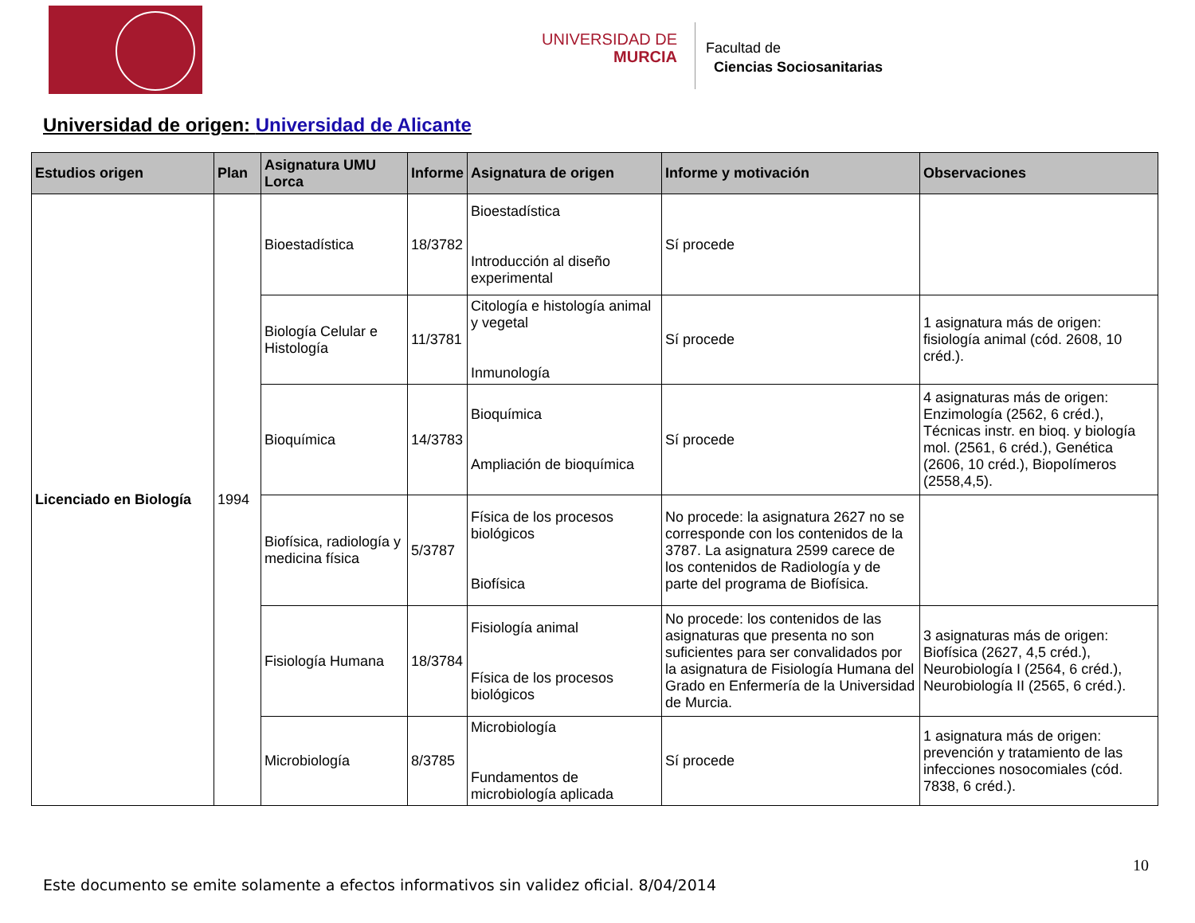UNIVERSIDAD DE
MURCIA
Facultad de
Ciencias Sociosanitarias
Universidad de origen: Universidad de Alicante
| Estudios origen | Plan | Asignatura UMU Lorca | Informe | Asignatura de origen | Informe y motivación | Observaciones |
| --- | --- | --- | --- | --- | --- | --- |
| Licenciado en Biología | 1994 | Bioestadística | 18/3782 | Bioestadística Introducción al diseño experimental | Sí procede | |
| | | Biología Celular e Histología | 11/3781 | Citología e histología animal y vegetal Inmunología | Sí procede | 1 asignatura más de origen: fisiología animal (cód. 2608, 10 créd.). |
| | | Bioquímica | 14/3783 | Bioquímica Ampliación de bioquímica | Sí procede | 4 asignaturas más de origen: Enzimología (2562, 6 créd.), Técnicas instr. en bioq. y biología mol. (2561, 6 créd.), Genética (2606, 10 créd.), Biopolímeros (2558,4,5). |
| | | Biofísica, radiología y medicina física | 5/3787 | Física de los procesos biológicos Biofísica | No procede: la asignatura 2627 no se corresponde con los contenidos de la 3787. La asignatura 2599 carece de los contenidos de Radiología y de parte del programa de Biofísica. | |
| | | Fisiología Humana | 18/3784 | Fisiología animal Física de los procesos biológicos | No procede: los contenidos de las asignaturas que presenta no son suficientes para ser convalidados por la asignatura de Fisiología Humana del Grado en Enfermería de la Universidad de Murcia. | 3 asignaturas más de origen: Biofísica (2627, 4,5 créd.), Neurobiología I (2564, 6 créd.), Neurobiología II (2565, 6 créd.). |
| | | Microbiología | 8/3785 | Microbiología Fundamentos de microbiología aplicada | Sí procede | 1 asignatura más de origen: prevención y tratamiento de las infecciones nosocomiales (cód. 7838, 6 créd.). |
10
Este documento se emite solamente a efectos informativos sin validez oficial. 8/04/2014